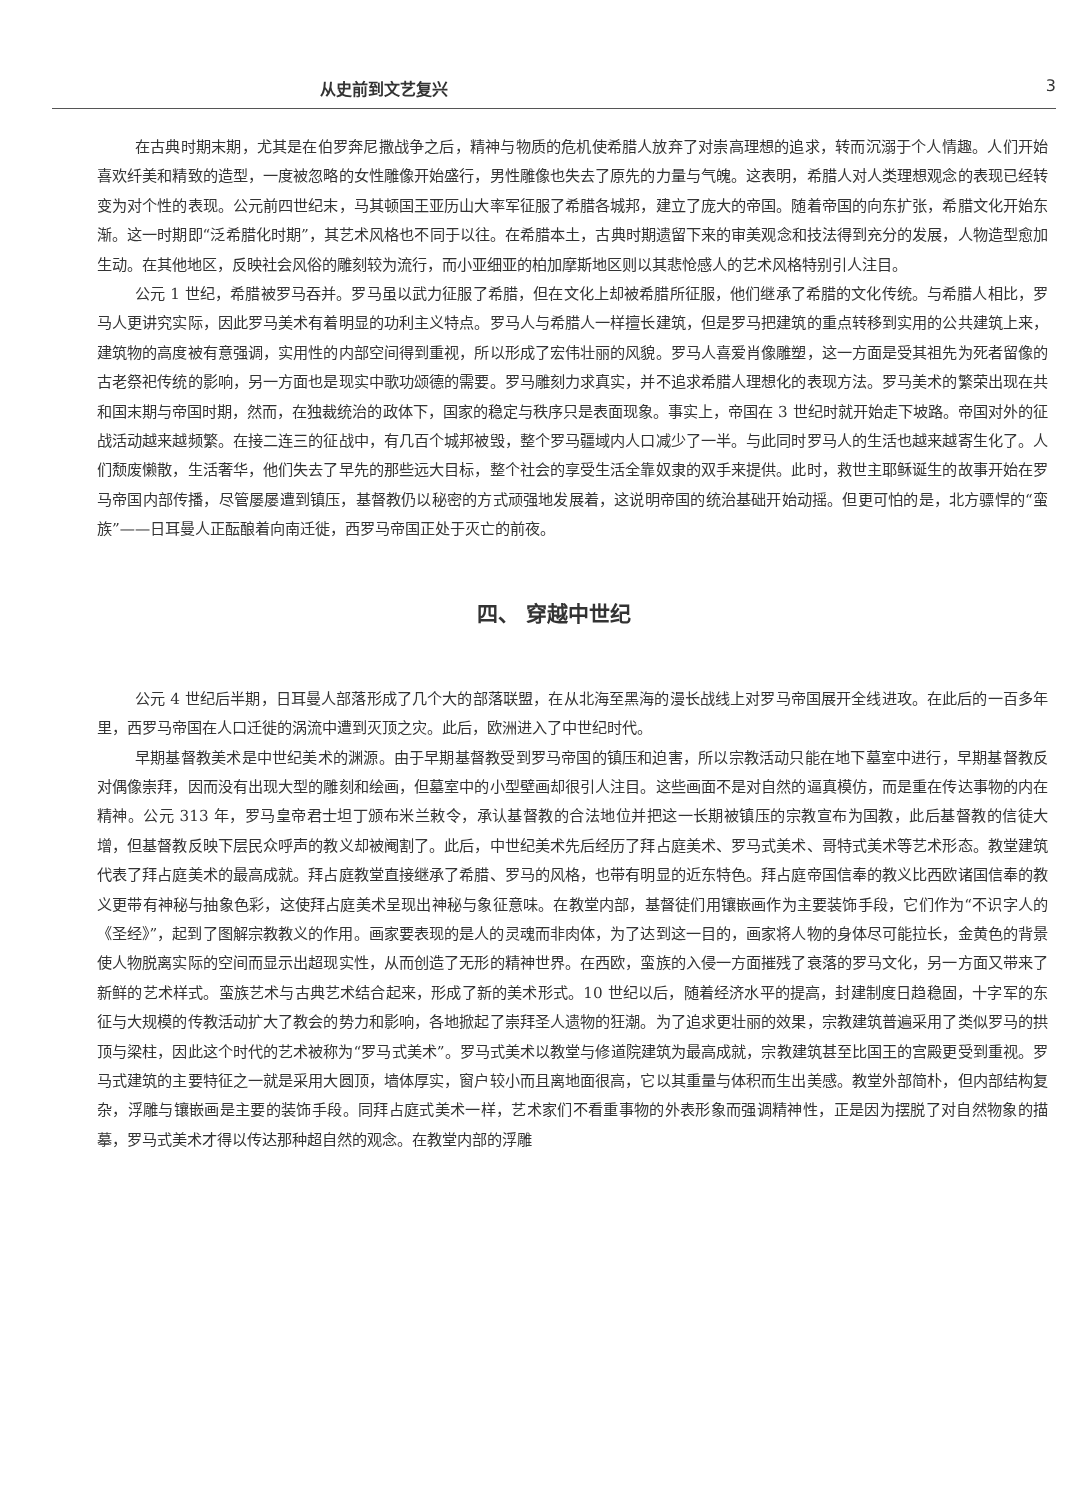从史前到文艺复兴 3
在古典时期末期，尤其是在伯罗奔尼撒战争之后，精神与物质的危机使希腊人放弃了对崇高理想的追求，转而沉溺于个人情趣。人们开始喜欢纤美和精致的造型，一度被忽略的女性雕像开始盛行，男性雕像也失去了原先的力量与气魄。这表明，希腊人对人类理想观念的表现已经转变为对个性的表现。公元前四世纪末，马其顿国王亚历山大率军征服了希腊各城邦，建立了庞大的帝国。随着帝国的向东扩张，希腊文化开始东渐。这一时期即“泛希腊化时期”，其艺术风格也不同于以往。在希腊本土，古典时期遗留下来的审美观念和技法得到充分的发展，人物造型愈加生动。在其他地区，反映社会风俗的雕刻较为流行，而小亚细亚的柏加摩斯地区则以其悲怆感人的艺术风格特别引人注目。
公元 1 世纪，希腊被罗马吞并。罗马虽以武力征服了希腊，但在文化上却被希腊所征服，他们继承了希腊的文化传统。与希腊人相比，罗马人更讲究实际，因此罗马美术有着明显的功利主义特点。罗马人与希腊人一样擅长建筑，但是罗马把建筑的重点转移到实用的公共建筑上来，建筑物的高度被有意强调，实用性的内部空间得到重视，所以形成了宏伟壮丽的风貌。罗马人喜爱肖像雕塑，这一方面是受其祖先为死者留像的古老祭祀传统的影响，另一方面也是现实中歌功颂德的需要。罗马雕刻力求真实，并不追求希腊人理想化的表现方法。罗马美术的繁荣出现在共和国末期与帝国时期，然而，在独裁统治的政体下，国家的稳定与秩序只是表面现象。事实上，帝国在 3 世纪时就开始走下坡路。帝国对外的征战活动越来越频繁。在接二连三的征战中，有几百个城邦被毁，整个罗马疆域内人口减少了一半。与此同时罗马人的生活也越来越寄生化了。人们颓废懒散，生活奢华，他们失去了早先的那些远大目标，整个社会的享受生活全靠奴隶的双手来提供。此时，救世主耶稣诞生的故事开始在罗马帝国内部传播，尽管屡屡遭到镇压，基督教仍以秘密的方式顽强地发展着，这说明帝国的统治基础开始动摇。但更可怕的是，北方骠悍的“蛮族”——日耳曼人正酝酿着向南迁徙，西罗马帝国正处于灭亡的前夜。
四、 穿越中世纪
公元 4 世纪后半期，日耳曼人部落形成了几个大的部落联盟，在从北海至黑海的漫长战线上对罗马帝国展开全线进攻。在此后的一百多年里，西罗马帝国在人口迁徙的涡流中遭到灭顶之灾。此后，欧洲进入了中世纪时代。
早期基督教美术是中世纪美术的渊源。由于早期基督教受到罗马帝国的镇压和迫害，所以宗教活动只能在地下墓室中进行，早期基督教反对偶像崇拜，因而没有出现大型的雕刻和绘画，但墓室中的小型壁画却很引人注目。这些画面不是对自然的逼真模仿，而是重在传达事物的内在精神。公元 313 年，罗马皇帝君士坦丁颁布米兰敕令，承认基督教的合法地位并把这一长期被镇压的宗教宣布为国教，此后基督教的信徒大增，但基督教反映下层民众呼声的教义却被阉割了。此后，中世纪美术先后经历了拜占庭美术、罗马式美术、哥特式美术等艺术形态。教堂建筑代表了拜占庭美术的最高成就。拜占庭教堂直接继承了希腊、罗马的风格，也带有明显的近东特色。拜占庭帝国信奉的教义比西欧诸国信奉的教义更带有神秘与抽象色彩，这使拜占庭美术呈现出神秘与象征意味。在教堂内部，基督徒们用镶嵌画作为主要装饰手段，它们作为“不识字人的《圣经》”，起到了图解宗教教义的作用。画家要表现的是人的灵魂而非肉体，为了达到这一目的，画家将人物的身体尽可能拉长，金黄色的背景使人物脱离实际的空间而显示出超现实性，从而创造了无形的精神世界。在西欧，蛮族的入侵一方面摧残了衰落的罗马文化，另一方面又带来了新鲜的艺术样式。蛮族艺术与古典艺术结合起来，形成了新的美术形式。10 世纪以后，随着经济水平的提高，封建制度日趋稳固，十字军的东征与大规模的传教活动扩大了教会的势力和影响，各地掀起了崇拜圣人遗物的狂潮。为了追求更壮丽的效果，宗教建筑普遍采用了类似罗马的拱顶与梁柱，因此这个时代的艺术被称为“罗马式美术”。罗马式美术以教堂与修道院建筑为最高成就，宗教建筑甚至比国王的宫殿更受到重视。罗马式建筑的主要特征之一就是采用大圆顶，墙体厚实，窗户较小而且离地面很高，它以其重量与体积而生出美感。教堂外部简朴，但内部结构复杂，浮雕与镶嵌画是主要的装饰手段。同拜占庭式美术一样，艺术家们不看重事物的外表形象而强调精神性，正是因为摆脱了对自然物象的描摹，罗马式美术才得以传达那种超自然的观念。在教堂内部的浮雕